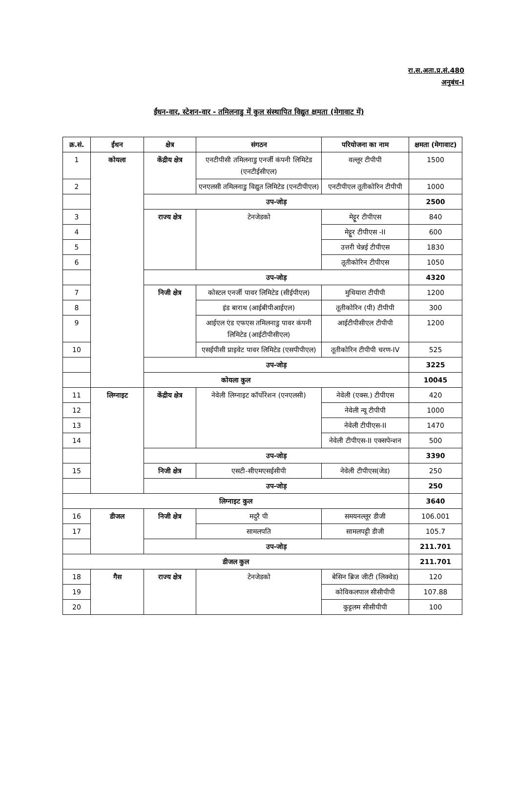रा.स.अता.प्र.सं.480
अनुबंध-I
ईंधन-वार, स्टेशन-वार - तमिलनाडु में कुल संस्थापित विद्युत क्षमता (मेगावाट में)
| क्र.सं. | ईंधन | क्षेत्र | संगठन | परियोजना का नाम | क्षमता (मेगावाट) |
| --- | --- | --- | --- | --- | --- |
| 1 | कोयला | केंद्रीय क्षेत्र | एनटीपीसी तमिलनाडु एनर्जी कंपनी लिमिटेड (एनटीईसीएल) | वल्लूर टीपीपी | 1500 |
| 2 | | | एनएलसी तमिलनाडु विद्युत लिमिटेड (एनटीपीएल) | एनटीपीएल तूतीकोरिन टीपीपी | 1000 |
| | | उप-जोड़ | | | 2500 |
| 3 | | राज्य क्षेत्र | टेनजेडको | मेट्टूर टीपीएस | 840 |
| 4 | | | | मेट्टूर टीपीएस -II | 600 |
| 5 | | | | उत्तरी चेन्नई टीपीएस | 1830 |
| 6 | | | | तूतीकोरिन टीपीएस | 1050 |
| | | उप-जोड़ | | | 4320 |
| 7 | | निजी क्षेत्र | कोस्टल एनर्जी पावर लिमिटेड (सीईपीएल) | मुथियारा टीपीपी | 1200 |
| 8 | | | इंड बाराथ (आईबीपीआईएल) | तूतीकोरिन (पी) टीपीपी | 300 |
| 9 | | | आईएल एंड एफएस तमिलनाडु पावर कंपनी लिमिटेड (आईटीपीसीएल) | आईटीपीसीएल टीपीपी | 1200 |
| 10 | | | एसईपीसी प्राइवेट पावर लिमिटेड (एसपीपीएल) | तूतीकोरिन टीपीपी चरण-IV | 525 |
| | | उप-जोड़ | | | 3225 |
| कोयला कुल | | | | | 10045 |
| 11 | लिग्नाइट | केंद्रीय क्षेत्र | नेवेली लिग्नाइट कॉर्पोरेशन (एनएलसी) | नेवेली (एक्स.) टीपीएस | 420 |
| 12 | | | | नेवेली न्यू टीपीपी | 1000 |
| 13 | | | | नेवेली टीपीएस-II | 1470 |
| 14 | | | | नेवेली टीपीएस-II एक्सपेन्शन | 500 |
| | | उप-जोड़ | | | 3390 |
| 15 | | निजी क्षेत्र | एसटी-सीएमएसईसीपी | नेवेली टीपीएस(जेड) | 250 |
| | | उप-जोड़ | | | 250 |
| लिग्नाइट कुल | | | | | 3640 |
| 16 | डीजल | निजी क्षेत्र | मदुरै पी | समयनल्लूर डीजी | 106.001 |
| 17 | | | सामलपति | सामलपट्टी डीजी | 105.7 |
| | | उप-जोड़ | | | 211.701 |
| डीजल कुल | | | | | 211.701 |
| 18 | गैस | राज्य क्षेत्र | टेनजेडको | बेसिन ब्रिज जीटी (लिक्वेड) | 120 |
| 19 | | | | कोविकलपाल सीसीपीपी | 107.88 |
| 20 | | | | कुट्टलम सीसीपीपी | 100 |